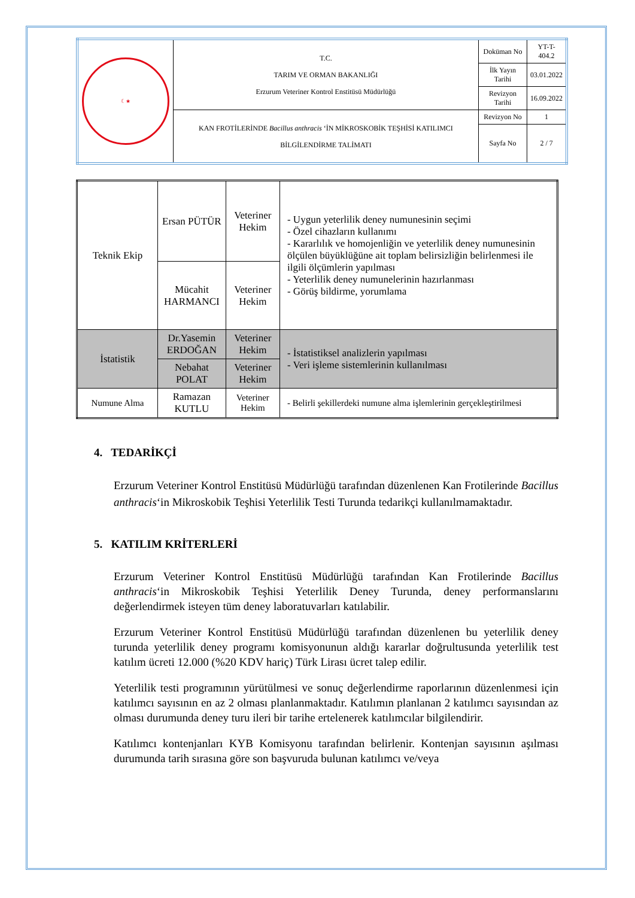| ☾★ | T.C. TARIM VE ORMAN BAKANLIĞI Erzurum Veteriner Kontrol Enstitüsü Müdürlüğü | Doküman No | YT-T-404.2 |
| | | İlk Yayın Tarihi | 03.01.2022 |
| | | Revizyon Tarihi | 16.09.2022 |
| | KAN FROTİLERİNDE Bacillus anthracis ‘İN MİKROSKOBİK TEŞHİSİ KATILIMCI BİLGİLENDİRME TALİMATI | Revizyon No | 1 |
| | | Sayfa No | 2 / 7 |
| Teknik Ekip | Ersan PÜTÜR | Veteriner Hekim | - Uygun yeterlilik deney numunesinin seçimi - Özel cihazların kullanımı - Kararlılık ve homojenliğin ve yeterlilik deney numunesinin ölçülen büyüklüğüne ait toplam belirsizliğin belirlenmesi ile ilgili ölçümlerin yapılması - Yeterlilik deney numunelerinin hazırlanması - Görüş bildirme, yorumlama |
| | Mücahit HARMANCI | Veteriner Hekim | |
| İstatistik | Dr.Yasemin ERDOĞAN | Veteriner Hekim | - İstatistiksel analizlerin yapılması - Veri işleme sistemlerinin kullanılması |
| | Nebahat POLAT | Veteriner Hekim | |
| Numune Alma | Ramazan KUTLU | Veteriner Hekim | - Belirli şekillerdeki numune alma işlemlerinin gerçekleştirilmesi |
4. TEDARİKÇİ
Erzurum Veteriner Kontrol Enstitüsü Müdürlüğü tarafından düzenlenen Kan Frotilerinde Bacillus anthracis‘in Mikroskobik Teşhisi Yeterlilik Testi Turunda tedarikçi kullanılmamaktadır.
5. KATILIM KRİTERLERİ
Erzurum Veteriner Kontrol Enstitüsü Müdürlüğü tarafından Kan Frotilerinde Bacillus anthracis‘in Mikroskobik Teşhisi Yeterlilik Deney Turunda, deney performanslarını değerlendirmek isteyen tüm deney laboratuvarları katılabilir.
Erzurum Veteriner Kontrol Enstitüsü Müdürlüğü tarafından düzenlenen bu yeterlilik deney turunda yeterlilik deney programı komisyonunun aldığı kararlar doğrultusunda yeterlilik test katılım ücreti 12.000 (%20 KDV hariç) Türk Lirası ücret talep edilir.
Yeterlilik testi programının yürütülmesi ve sonuç değerlendirme raporlarının düzenlenmesi için katılımcı sayısının en az 2 olması planlanmaktadır. Katılımın planlanan 2 katılımcı sayısından az olması durumunda deney turu ileri bir tarihe ertelenerek katılımcılar bilgilendirir.
Katılımcı kontenjanları KYB Komisyonu tarafından belirlenir. Kontenjan sayısının aşılması durumunda tarih sırasına göre son başvuruda bulunan katılımcı ve/veya